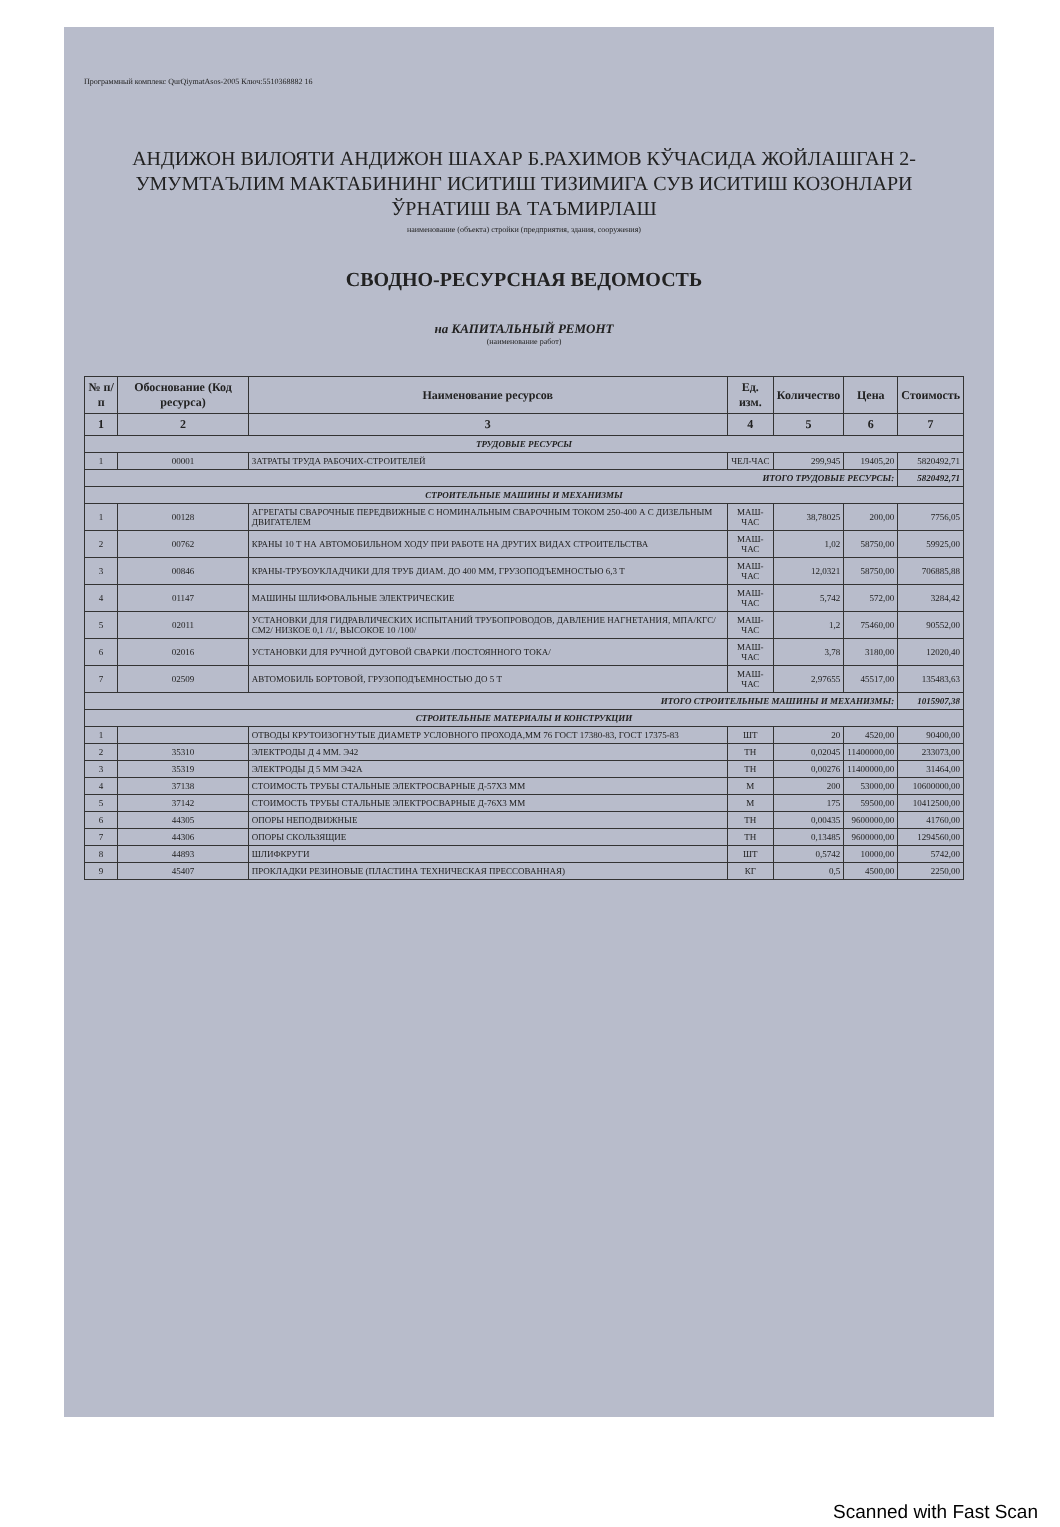Программный комплекс QurQiymatAsos-2005 Ключ:5510368882 16
АНДИЖОН ВИЛОЯТИ АНДИЖОН ШАХАР Б.РАХИМОВ КЎЧАСИДА ЖОЙЛАШГАН 2-УМУМТАЪЛИМ МАКТАБИНИНГ ИСИТИШ ТИЗИМИГА СУВ ИСИТИШ КОЗОНЛАРИ ЎРНАТИШ ВА ТАЪМИРЛАШ
наименование (объекта) стройки (предприятия, здания, сооружения)
СВОДНО-РЕСУРСНАЯ ВЕДОМОСТЬ
на КАПИТАЛЬНЫЙ РЕМОНТ
(наименование работ)
| № п/п | Обоснование (Код ресурса) | Наименование ресурсов | Ед. изм. | Количество | Цена | Стоимость |
| --- | --- | --- | --- | --- | --- | --- |
| 1 | 2 | 3 | 4 | 5 | 6 | 7 |
| ТРУДОВЫЕ РЕСУРСЫ | | | | | | |
| 1 | 00001 | ЗАТРАТЫ ТРУДА РАБОЧИХ-СТРОИТЕЛЕЙ | ЧЕЛ-ЧАС | 299,945 | 19405,20 | 5820492,71 |
| ИТОГО ТРУДОВЫЕ РЕСУРСЫ: | | | | | | 5820492,71 |
| СТРОИТЕЛЬНЫЕ МАШИНЫ И МЕХАНИЗМЫ | | | | | | |
| 1 | 00128 | АГРЕГАТЫ СВАРОЧНЫЕ ПЕРЕДВИЖНЫЕ С НОМИНАЛЬНЫМ СВАРОЧНЫМ ТОКОМ 250-400 А С ДИЗЕЛЬНЫМ ДВИГАТЕЛЕМ | МАШ-ЧАС | 38,78025 | 200,00 | 7756,05 |
| 2 | 00762 | КРАНЫ 10 Т НА АВТОМОБИЛЬНОМ ХОДУ ПРИ РАБОТЕ НА ДРУГИХ ВИДАХ СТРОИТЕЛЬСТВА | МАШ-ЧАС | 1,02 | 58750,00 | 59925,00 |
| 3 | 00846 | КРАНЫ-ТРУБОУКЛАДЧИКИ ДЛЯ ТРУБ ДИАМ. ДО 400 ММ, ГРУЗОПОДЪЕМНОСТЬЮ 6,3 Т | МАШ-ЧАС | 12,0321 | 58750,00 | 706885,88 |
| 4 | 01147 | МАШИНЫ ШЛИФОВАЛЬНЫЕ ЭЛЕКТРИЧЕСКИЕ | МАШ-ЧАС | 5,742 | 572,00 | 3284,42 |
| 5 | 02011 | УСТАНОВКИ ДЛЯ ГИДРАВЛИЧЕСКИХ ИСПЫТАНИЙ ТРУБОПРОВОДОВ, ДАВЛЕНИЕ НАГНЕТАНИЯ, МПА/КГС/СМ2/ НИЗКОЕ 0,1 /1/, ВЫСОКОЕ 10 /100/ | МАШ-ЧАС | 1,2 | 75460,00 | 90552,00 |
| 6 | 02016 | УСТАНОВКИ ДЛЯ РУЧНОЙ ДУГОВОЙ СВАРКИ /ПОСТОЯННОГО ТОКА/ | МАШ-ЧАС | 3,78 | 3180,00 | 12020,40 |
| 7 | 02509 | АВТОМОБИЛЬ БОРТОВОЙ, ГРУЗОПОДЪЕМНОСТЬЮ ДО 5 Т | МАШ-ЧАС | 2,97655 | 45517,00 | 135483,63 |
| ИТОГО СТРОИТЕЛЬНЫЕ МАШИНЫ И МЕХАНИЗМЫ: | | | | | | 1015907,38 |
| СТРОИТЕЛЬНЫЕ МАТЕРИАЛЫ И КОНСТРУКЦИИ | | | | | | |
| 1 | | ОТВОДЫ КРУТОИЗОГНУТЫЕ ДИАМЕТР УСЛОВНОГО ПРОХОДА,ММ 76 ГОСТ 17380-83, ГОСТ 17375-83 | ШТ | 20 | 4520,00 | 90400,00 |
| 2 | 35310 | ЭЛЕКТРОДЫ Д 4 ММ. Э42 | ТН | 0,02045 | 11400000,00 | 233073,00 |
| 3 | 35319 | ЭЛЕКТРОДЫ Д 5 ММ Э42А | ТН | 0,00276 | 11400000,00 | 31464,00 |
| 4 | 37138 | СТОИМОСТЬ ТРУБЫ СТАЛЬНЫЕ ЭЛЕКТРОСВАРНЫЕ Д-57Х3 ММ | М | 200 | 53000,00 | 10600000,00 |
| 5 | 37142 | СТОИМОСТЬ ТРУБЫ СТАЛЬНЫЕ ЭЛЕКТРОСВАРНЫЕ Д-76Х3 ММ | М | 175 | 59500,00 | 10412500,00 |
| 6 | 44305 | ОПОРЫ НЕПОДВИЖНЫЕ | ТН | 0,00435 | 9600000,00 | 41760,00 |
| 7 | 44306 | ОПОРЫ СКОЛЬЗЯЩИЕ | ТН | 0,13485 | 9600000,00 | 1294560,00 |
| 8 | 44893 | ШЛИФКРУГИ | ШТ | 0,5742 | 10000,00 | 5742,00 |
| 9 | 45407 | ПРОКЛАДКИ РЕЗИНОВЫЕ (ПЛАСТИНА ТЕХНИЧЕСКАЯ ПРЕССОВАННАЯ) | КГ | 0,5 | 4500,00 | 2250,00 |
Scanned with Fast Scan